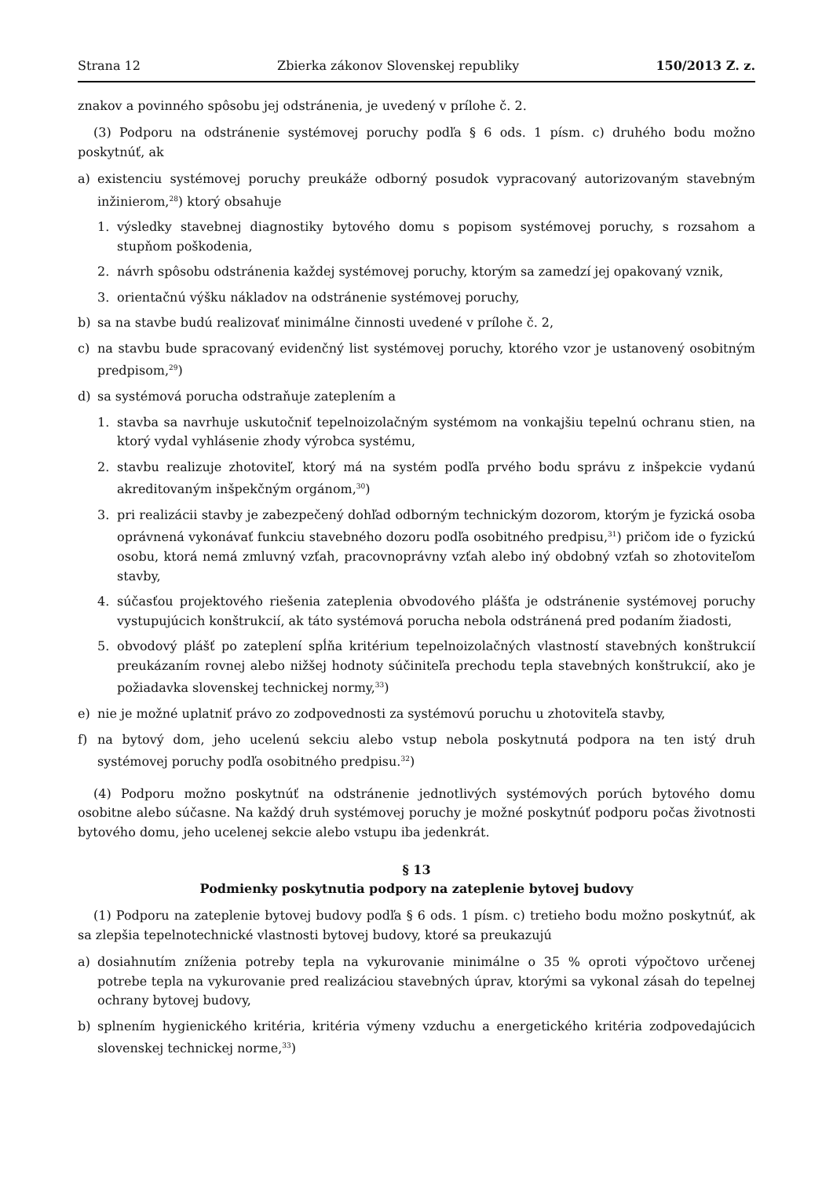Strana 12 Zbierka zákonov Slovenskej republiky 150/2013 Z. z.
znakov a povinného spôsobu jej odstránenia, je uvedený v prílohe č. 2.
(3) Podporu na odstránenie systémovej poruchy podľa § 6 ods. 1 písm. c) druhého bodu možno poskytnúť, ak
a) existenciu systémovej poruchy preukáže odborný posudok vypracovaný autorizovaným stavebným inžinierom,<sup>28</sup>) ktorý obsahuje
1. výsledky stavebnej diagnostiky bytového domu s popisom systémovej poruchy, s rozsahom a stupňom poškodenia,
2. návrh spôsobu odstránenia každej systémovej poruchy, ktorým sa zamedzí jej opakovaný vznik,
3. orientačnú výšku nákladov na odstránenie systémovej poruchy,
b) sa na stavbe budú realizovať minimálne činnosti uvedené v prílohe č. 2,
c) na stavbu bude spracovaný evidenčný list systémovej poruchy, ktorého vzor je ustanovený osobitným predpisom,<sup>29</sup>)
d) sa systémová porucha odstraňuje zateplením a
1. stavba sa navrhuje uskutočniť tepelnoizolačným systémom na vonkajšiu tepelnú ochranu stien, na ktorý vydal vyhlásenie zhody výrobca systému,
2. stavbu realizuje zhotoviteľ, ktorý má na systém podľa prvého bodu správu z inšpekcie vydanú akreditovaným inšpekčným orgánom,<sup>30</sup>)
3. pri realizácii stavby je zabezpečený dohľad odborným technickým dozorom, ktorým je fyzická osoba oprávnená vykonávať funkciu stavebného dozoru podľa osobitného predpisu,<sup>31</sup>) pričom ide o fyzickú osobu, ktorá nemá zmluvný vzťah, pracovnoprávny vzťah alebo iný obdobný vzťah so zhotoviteľom stavby,
4. súčasťou projektového riešenia zateplenia obvodového plášťa je odstránenie systémovej poruchy vystupujúcich konštrukcií, ak táto systémová porucha nebola odstránená pred podaním žiadosti,
5. obvodový plášť po zateplení spĺňa kritérium tepelnoizolačných vlastností stavebných konštrukcií preukázaním rovnej alebo nižšej hodnoty súčiniteľa prechodu tepla stavebných konštrukcií, ako je požiadavka slovenskej technickej normy,<sup>33</sup>)
e) nie je možné uplatniť právo zo zodpovednosti za systémovú poruchu u zhotoviteľa stavby,
f) na bytový dom, jeho ucelenú sekciu alebo vstup nebola poskytnutá podpora na ten istý druh systémovej poruchy podľa osobitného predpisu.<sup>32</sup>)
(4) Podporu možno poskytnúť na odstránenie jednotlivých systémových porúch bytového domu osobitne alebo súčasne. Na každý druh systémovej poruchy je možné poskytnúť podporu počas životnosti bytového domu, jeho ucelenej sekcie alebo vstupu iba jedenkrát.
§ 13
Podmienky poskytnutia podpory na zateplenie bytovej budovy
(1) Podporu na zateplenie bytovej budovy podľa § 6 ods. 1 písm. c) tretieho bodu možno poskytnúť, ak sa zlepšia tepelnotechnické vlastnosti bytovej budovy, ktoré sa preukazujú
a) dosiahnutím zníženia potreby tepla na vykurovanie minimálne o 35 % oproti výpočtovo určenej potrebe tepla na vykurovanie pred realizáciou stavebných úprav, ktorými sa vykonal zásah do tepelnej ochrany bytovej budovy,
b) splnením hygienického kritéria, kritéria výmeny vzduchu a energetického kritéria zodpovedajúcich slovenskej technickej norme,<sup>33</sup>)